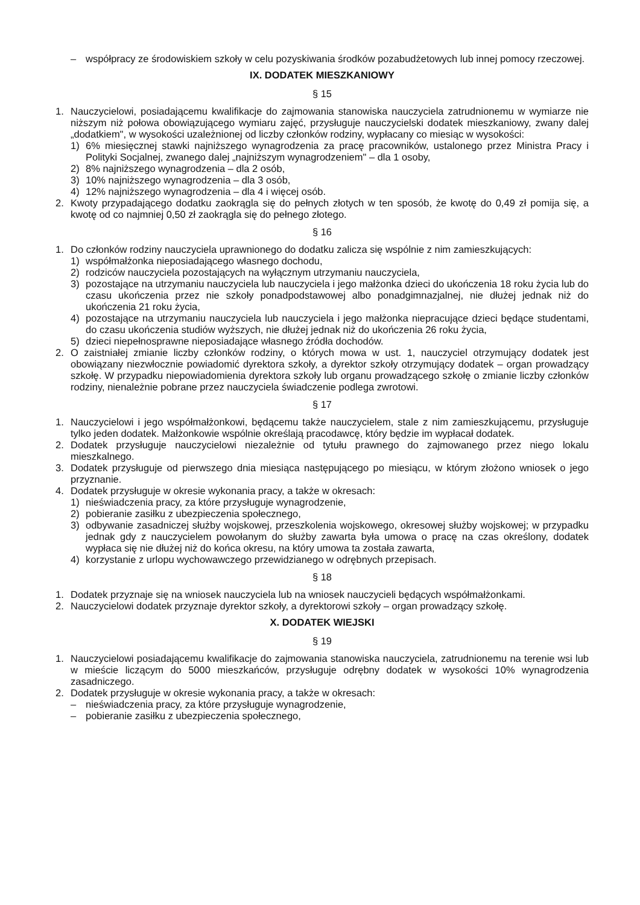– współpracy ze środowiskiem szkoły w celu pozyskiwania środków pozabudżetowych lub innej pomocy rzeczowej.
IX. DODATEK MIESZKANIOWY
§ 15
1. Nauczycielowi, posiadającemu kwalifikacje do zajmowania stanowiska nauczyciela zatrudnionemu w wymiarze nie niższym niż połowa obowiązującego wymiaru zajęć, przysługuje nauczycielski dodatek mieszkaniowy, zwany dalej „dodatkiem", w wysokości uzależnionej od liczby członków rodziny, wypłacany co miesiąc w wysokości:
1) 6% miesięcznej stawki najniższego wynagrodzenia za pracę pracowników, ustalonego przez Ministra Pracy i Polityki Socjalnej, zwanego dalej „najniższym wynagrodzeniem" – dla 1 osoby,
2) 8% najniższego wynagrodzenia – dla 2 osób,
3) 10% najniższego wynagrodzenia – dla 3 osób,
4) 12% najniższego wynagrodzenia – dla 4 i więcej osób.
2. Kwoty przypadającego dodatku zaokrągla się do pełnych złotych w ten sposób, że kwotę do 0,49 zł pomija się, a kwotę od co najmniej 0,50 zł zaokrągla się do pełnego złotego.
§ 16
1. Do członków rodziny nauczyciela uprawnionego do dodatku zalicza się wspólnie z nim zamieszkujących:
1) współmałżonka nieposiadającego własnego dochodu,
2) rodziców nauczyciela pozostających na wyłącznym utrzymaniu nauczyciela,
3) pozostające na utrzymaniu nauczyciela lub nauczyciela i jego małżonka dzieci do ukończenia 18 roku życia lub do czasu ukończenia przez nie szkoły ponadpodstawowej albo ponadgimnazjalnej, nie dłużej jednak niż do ukończenia 21 roku życia,
4) pozostające na utrzymaniu nauczyciela lub nauczyciela i jego małżonka niepracujące dzieci będące studentami, do czasu ukończenia studiów wyższych, nie dłużej jednak niż do ukończenia 26 roku życia,
5) dzieci niepełnosprawne nieposiadające własnego źródła dochodów.
2. O zaistniałej zmianie liczby członków rodziny, o których mowa w ust. 1, nauczyciel otrzymujący dodatek jest obowiązany niezwłocznie powiadomić dyrektora szkoły, a dyrektor szkoły otrzymujący dodatek – organ prowadzący szkołę. W przypadku niepowiadomienia dyrektora szkoły lub organu prowadzącego szkołę o zmianie liczby członków rodziny, nienależnie pobrane przez nauczyciela świadczenie podlega zwrotowi.
§ 17
1. Nauczycielowi i jego współmałżonkowi, będącemu także nauczycielem, stale z nim zamieszkującemu, przysługuje tylko jeden dodatek. Małżonkowie wspólnie określają pracodawcę, który będzie im wypłacał dodatek.
2. Dodatek przysługuje nauczycielowi niezależnie od tytułu prawnego do zajmowanego przez niego lokalu mieszkalnego.
3. Dodatek przysługuje od pierwszego dnia miesiąca następującego po miesiącu, w którym złożono wniosek o jego przyznanie.
4. Dodatek przysługuje w okresie wykonania pracy, a także w okresach:
1) nieświadczenia pracy, za które przysługuje wynagrodzenie,
2) pobieranie zasiłku z ubezpieczenia społecznego,
3) odbywanie zasadniczej służby wojskowej, przeszkolenia wojskowego, okresowej służby wojskowej; w przypadku jednak gdy z nauczycielem powołanym do służby zawarta była umowa o pracę na czas określony, dodatek wypłaca się nie dłużej niż do końca okresu, na który umowa ta została zawarta,
4) korzystanie z urlopu wychowawczego przewidzianego w odrębnych przepisach.
§ 18
1. Dodatek przyznaje się na wniosek nauczyciela lub na wniosek nauczycieli będących współmałżonkami.
2. Nauczycielowi dodatek przyznaje dyrektor szkoły, a dyrektorowi szkoły – organ prowadzący szkołę.
X. DODATEK WIEJSKI
§ 19
1. Nauczycielowi posiadającemu kwalifikacje do zajmowania stanowiska nauczyciela, zatrudnionemu na terenie wsi lub w mieście liczącym do 5000 mieszkańców, przysługuje odrębny dodatek w wysokości 10% wynagrodzenia zasadniczego.
2. Dodatek przysługuje w okresie wykonania pracy, a także w okresach:
– nieświadczenia pracy, za które przysługuje wynagrodzenie,
– pobieranie zasiłku z ubezpieczenia społecznego,